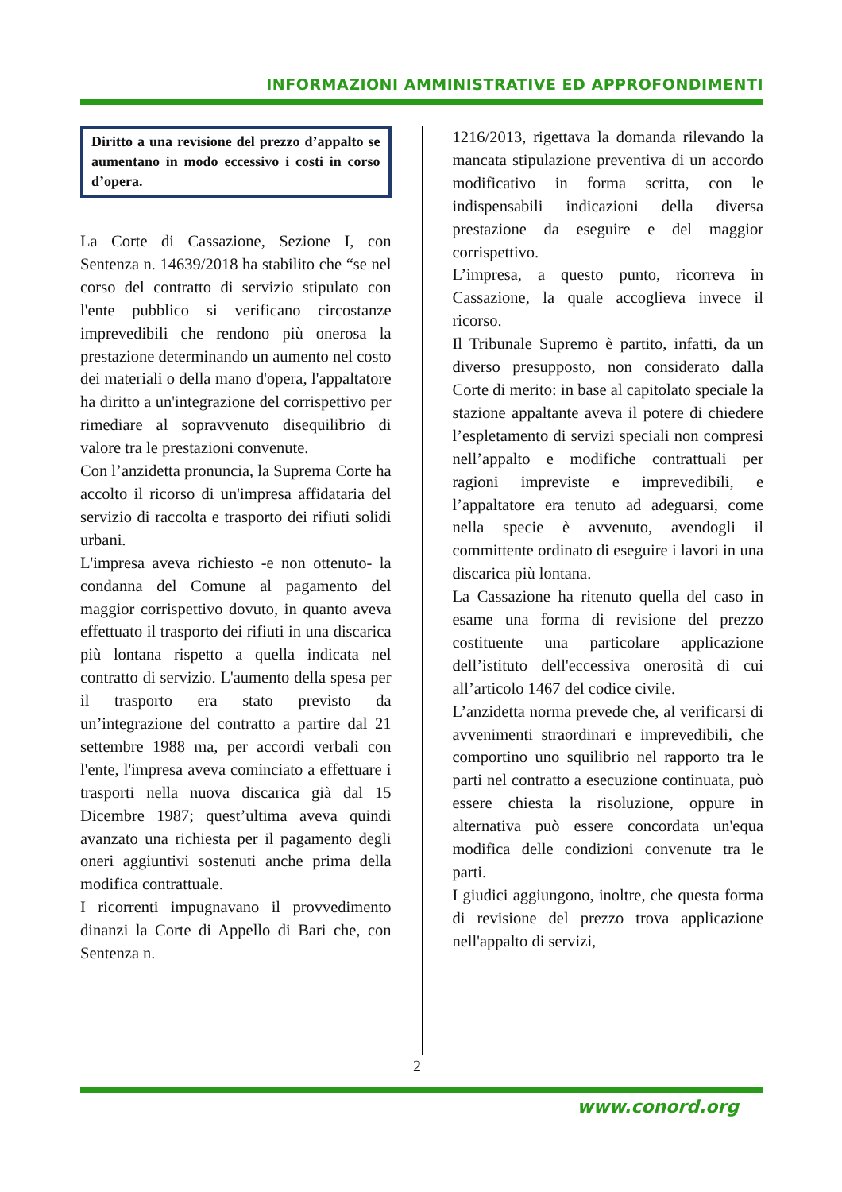INFORMAZIONI AMMINISTRATIVE ED APPROFONDIMENTI
Diritto a una revisione del prezzo d’appalto se aumentano in modo eccessivo i costi in corso d’opera.
La Corte di Cassazione, Sezione I, con Sentenza n. 14639/2018 ha stabilito che “se nel corso del contratto di servizio stipulato con l'ente pubblico si verificano circostanze imprevedibili che rendono più onerosa la prestazione determinando un aumento nel costo dei materiali o della mano d'opera, l'appaltatore ha diritto a un'integrazione del corrispettivo per rimediare al sopravvenuto disequilibrio di valore tra le prestazioni convenute.
Con l’anzidetta pronuncia, la Suprema Corte ha accolto il ricorso di un'impresa affidataria del servizio di raccolta e trasporto dei rifiuti solidi urbani.
L'impresa aveva richiesto -e non ottenuto- la condanna del Comune al pagamento del maggior corrispettivo dovuto, in quanto aveva effettuato il trasporto dei rifiuti in una discarica più lontana rispetto a quella indicata nel contratto di servizio. L'aumento della spesa per il trasporto era stato previsto da un’integrazione del contratto a partire dal 21 settembre 1988 ma, per accordi verbali con l'ente, l'impresa aveva cominciato a effettuare i trasporti nella nuova discarica già dal 15 Dicembre 1987; quest’ultima aveva quindi avanzato una richiesta per il pagamento degli oneri aggiuntivi sostenuti anche prima della modifica contrattuale.
I ricorrenti impugnavano il provvedimento dinanzi la Corte di Appello di Bari che, con Sentenza n.
1216/2013, rigettava la domanda rilevando la mancata stipulazione preventiva di un accordo modificativo in forma scritta, con le indispensabili indicazioni della diversa prestazione da eseguire e del maggior corrispettivo.
L’impresa, a questo punto, ricorreva in Cassazione, la quale accoglieva invece il ricorso.
Il Tribunale Supremo è partito, infatti, da un diverso presupposto, non considerato dalla Corte di merito: in base al capitolato speciale la stazione appaltante aveva il potere di chiedere l’espletamento di servizi speciali non compresi nell’appalto e modifiche contrattuali per ragioni impreviste e imprevedibili, e l’appaltatore era tenuto ad adeguarsi, come nella specie è avvenuto, avendogli il committente ordinato di eseguire i lavori in una discarica più lontana.
La Cassazione ha ritenuto quella del caso in esame una forma di revisione del prezzo costituente una particolare applicazione dell’istituto dell'eccessiva onerosità di cui all’articolo 1467 del codice civile.
L’anzidetta norma prevede che, al verificarsi di avvenimenti straordinari e imprevedibili, che comportino uno squilibrio nel rapporto tra le parti nel contratto a esecuzione continuata, può essere chiesta la risoluzione, oppure in alternativa può essere concordata un'equa modifica delle condizioni convenute tra le parti.
I giudici aggiungono, inoltre, che questa forma di revisione del prezzo trova applicazione nell'appalto di servizi,
2
www.conord.org